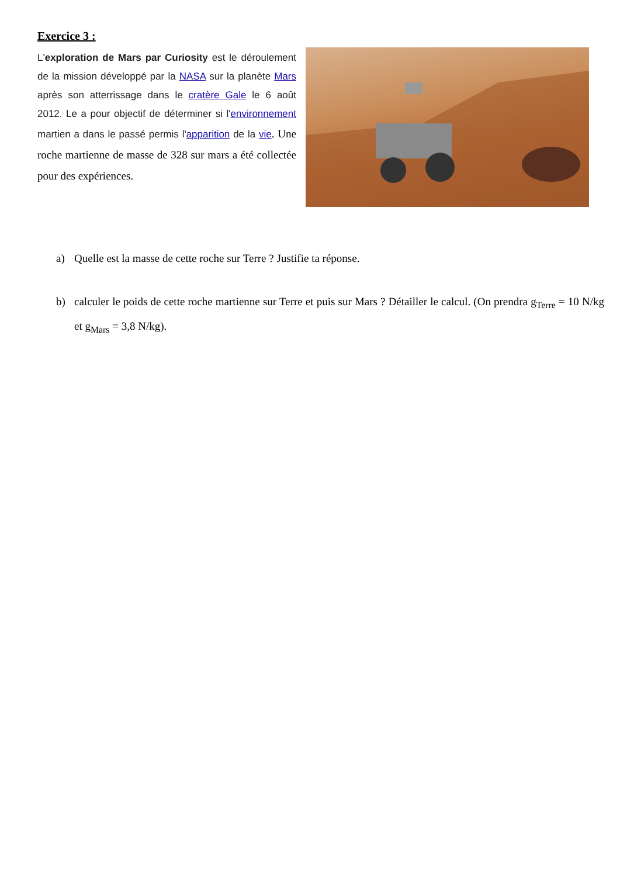Exercice 3 :
L'exploration de Mars par Curiosity est le déroulement de la mission développé par la NASA sur la planète Mars après son atterrissage dans le cratère Gale le 6 août 2012. Le a pour objectif de déterminer si l'environnement martien a dans le passé permis l'apparition de la vie. Une roche martienne de masse de 328 sur mars a été collectée pour des expériences.
a) Quelle est la masse de cette roche sur Terre ? Justifie ta réponse.
b) calculer le poids de cette roche martienne sur Terre et puis sur Mars ? Détailler le calcul. (On prendra g<sub>Terre</sub> = 10 N/kg et g<sub>Mars</sub> = 3,8 N/kg).